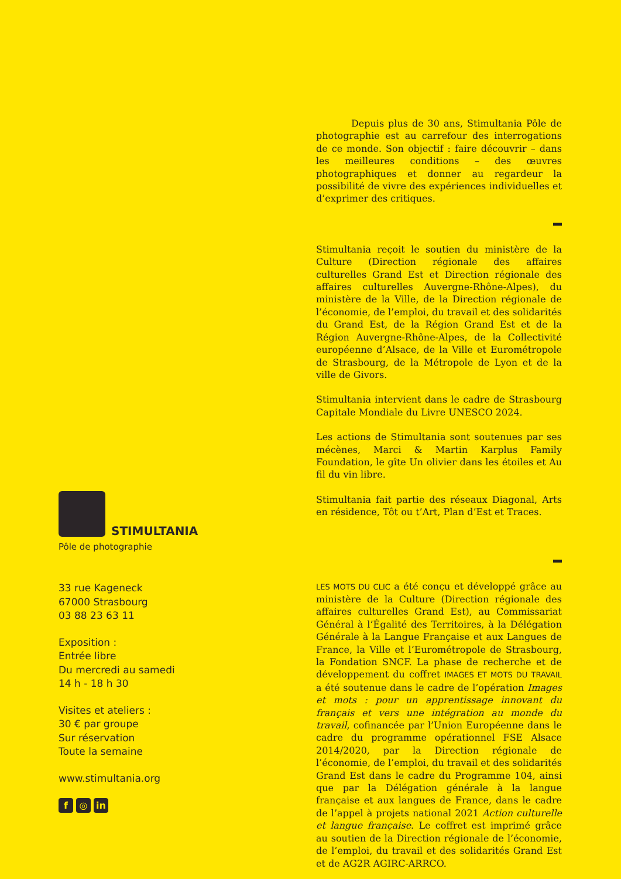STIMULTANIA
Pôle de photographie
33 rue Kageneck
67000 Strasbourg
03 88 23 63 11
Exposition :
Entrée libre
Du mercredi au samedi
14 h - 18 h 30
Visites et ateliers :
30 € par groupe
Sur réservation
Toute la semaine
www.stimultania.org
f ◎ in
Depuis plus de 30 ans, Stimultania Pôle de photographie est au carrefour des interrogations de ce monde. Son objectif : faire découvrir – dans les meilleures conditions – des œuvres photographiques et donner au regardeur la possibilité de vivre des expériences individuelles et d’exprimer des critiques.
Stimultania reçoit le soutien du ministère de la Culture (Direction régionale des affaires culturelles Grand Est et Direction régionale des affaires culturelles Auvergne-Rhône-Alpes), du ministère de la Ville, de la Direction régionale de l’économie, de l’emploi, du travail et des solidarités du Grand Est, de la Région Grand Est et de la Région Auvergne-Rhône-Alpes, de la Collectivité européenne d’Alsace, de la Ville et Eurométropole de Strasbourg, de la Métropole de Lyon et de la ville de Givors.
Stimultania intervient dans le cadre de Strasbourg Capitale Mondiale du Livre UNESCO 2024.
Les actions de Stimultania sont soutenues par ses mécènes, Marci & Martin Karplus Family Foundation, le gîte Un olivier dans les étoiles et Au fil du vin libre.
Stimultania fait partie des réseaux Diagonal, Arts en résidence, Tôt ou t’Art, Plan d’Est et Traces.
LES MOTS DU CLIC a été conçu et développé grâce au ministère de la Culture (Direction régionale des affaires culturelles Grand Est), au Commissariat Général à l’Égalité des Territoires, à la Délégation Générale à la Langue Française et aux Langues de France, la Ville et l’Eurométropole de Strasbourg, la Fondation SNCF. La phase de recherche et de développement du coffret IMAGES ET MOTS DU TRAVAIL a été soutenue dans le cadre de l’opération Images et mots : pour un apprentissage innovant du français et vers une intégration au monde du travail, cofinancée par l’Union Européenne dans le cadre du programme opérationnel FSE Alsace 2014/2020, par la Direction régionale de l’économie, de l’emploi, du travail et des solidarités Grand Est dans le cadre du Programme 104, ainsi que par la Délégation générale à la langue française et aux langues de France, dans le cadre de l’appel à projets national 2021 Action culturelle et langue française. Le coffret est imprimé grâce au soutien de la Direction régionale de l’économie, de l’emploi, du travail et des solidarités Grand Est et de AG2R AGIRC-ARRCO.